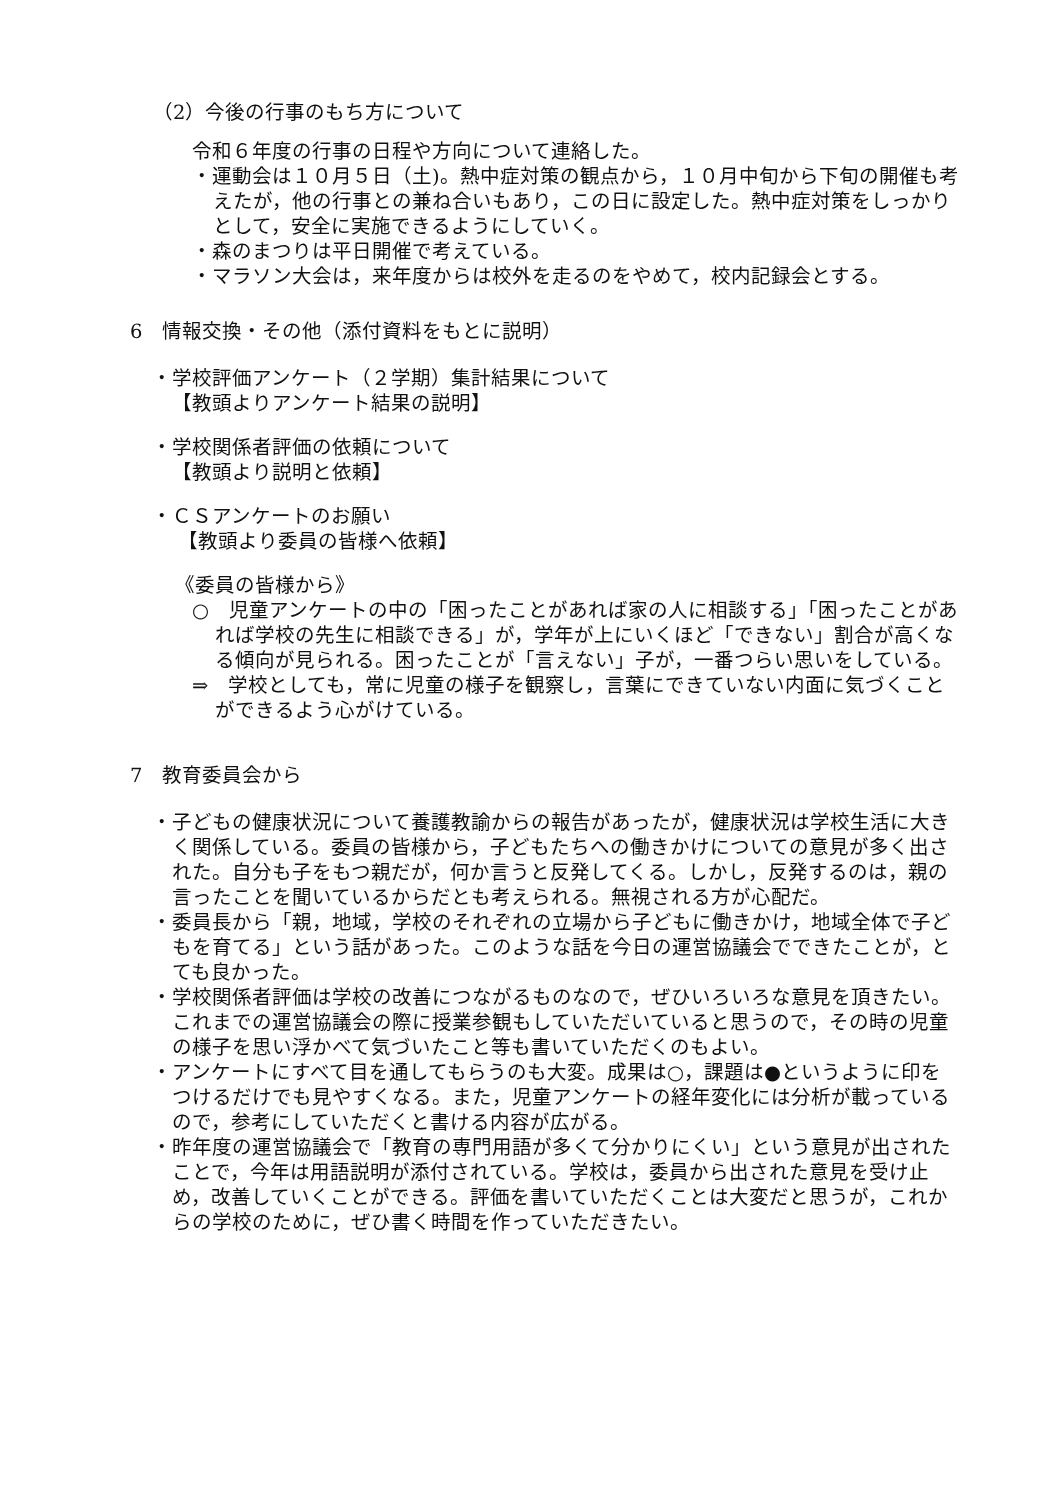（2）今後の行事のもち方について
令和６年度の行事の日程や方向について連絡した。
・運動会は１０月５日（土)。熱中症対策の観点から，１０月中旬から下旬の開催も考えたが，他の行事との兼ね合いもあり，この日に設定した。熱中症対策をしっかりとして，安全に実施できるようにしていく。
・森のまつりは平日開催で考えている。
・マラソン大会は，来年度からは校外を走るのをやめて，校内記録会とする。
6　情報交換・その他（添付資料をもとに説明）
・学校評価アンケート（２学期）集計結果について
【教頭よりアンケート結果の説明】
・学校関係者評価の依頼について
【教頭より説明と依頼】
・ＣＳアンケートのお願い
【教頭より委員の皆様へ依頼】
《委員の皆様から》
○　児童アンケートの中の「困ったことがあれば家の人に相談する」「困ったことがあれば学校の先生に相談できる」が，学年が上にいくほど「できない」割合が高くなる傾向が見られる。困ったことが「言えない」子が，一番つらい思いをしている。
⇒　学校としても，常に児童の様子を観察し，言葉にできていない内面に気づくことができるよう心がけている。
7　教育委員会から
・子どもの健康状況について養護教諭からの報告があったが，健康状況は学校生活に大きく関係している。委員の皆様から，子どもたちへの働きかけについての意見が多く出された。自分も子をもつ親だが，何か言うと反発してくる。しかし，反発するのは，親の言ったことを聞いているからだとも考えられる。無視される方が心配だ。
・委員長から「親，地域，学校のそれぞれの立場から子どもに働きかけ，地域全体で子どもを育てる」という話があった。このような話を今日の運営協議会でできたことが，とても良かった。
・学校関係者評価は学校の改善につながるものなので，ぜひいろいろな意見を頂きたい。これまでの運営協議会の際に授業参観もしていただいていると思うので，その時の児童の様子を思い浮かべて気づいたこと等も書いていただくのもよい。
・アンケートにすべて目を通してもらうのも大変。成果は○，課題は●というように印をつけるだけでも見やすくなる。また，児童アンケートの経年変化には分析が載っているので，参考にしていただくと書ける内容が広がる。
・昨年度の運営協議会で「教育の専門用語が多くて分かりにくい」という意見が出されたことで，今年は用語説明が添付されている。学校は，委員から出された意見を受け止め，改善していくことができる。評価を書いていただくことは大変だと思うが，これからの学校のために，ぜひ書く時間を作っていただきたい。